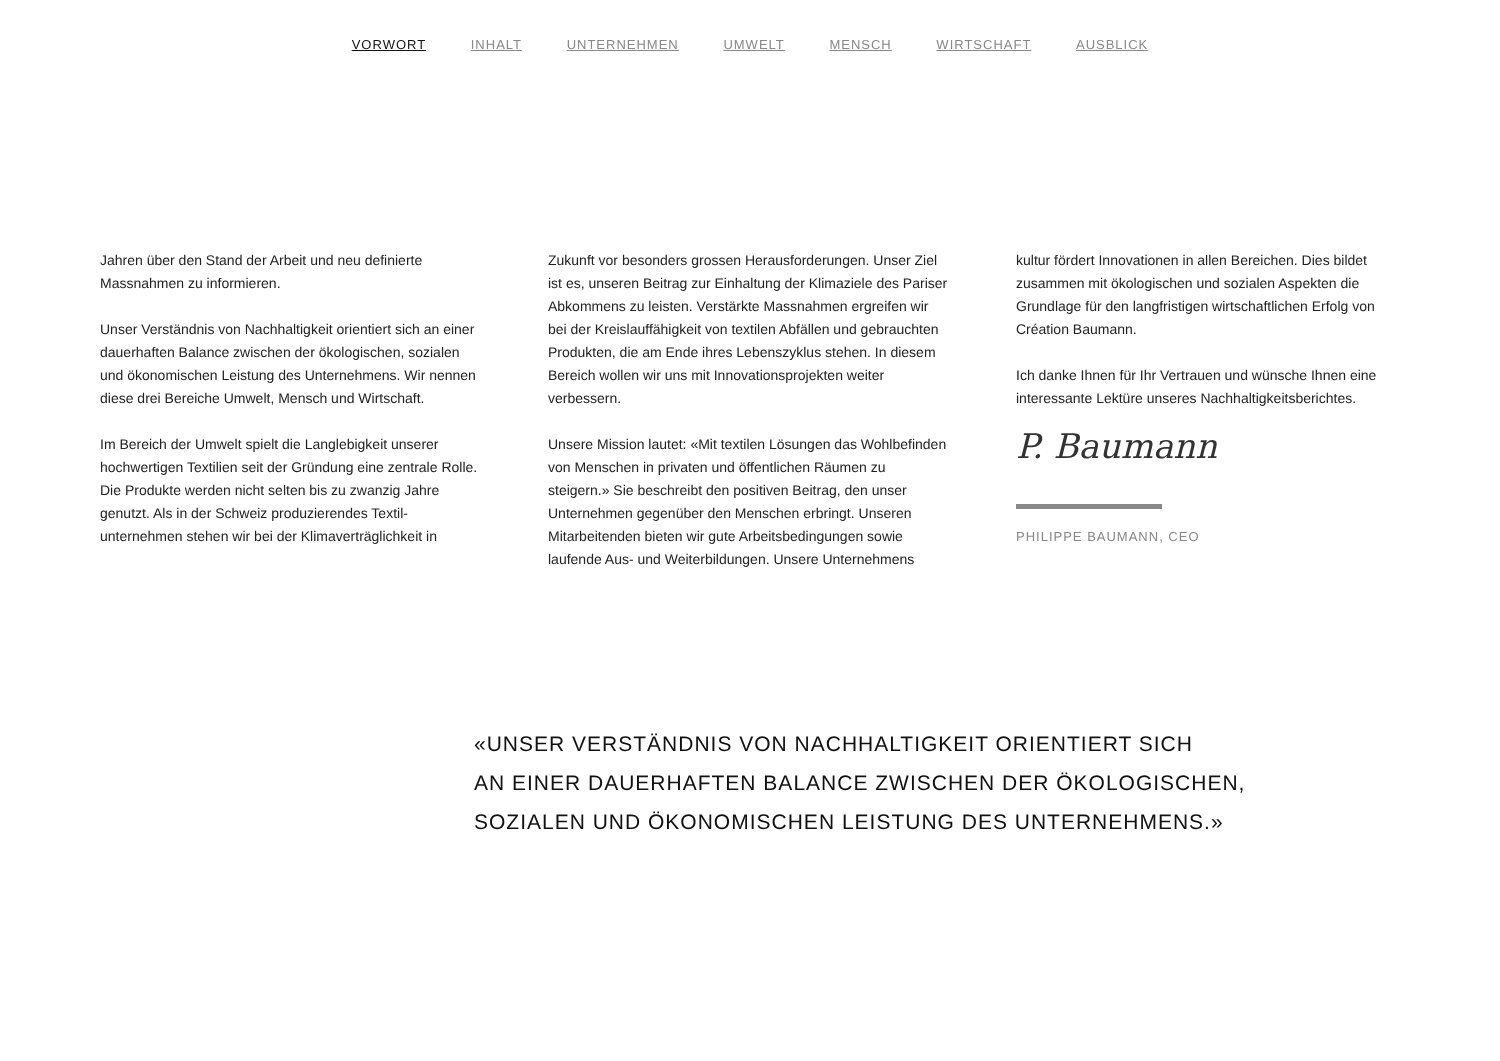VORWORT INHALT UNTERNEHMEN UMWELT MENSCH WIRTSCHAFT AUSBLICK
Jahren über den Stand der Arbeit und neu definierte Massnahmen zu informieren.
Unser Verständnis von Nachhaltigkeit orientiert sich an einer dauerhaften Balance zwischen der ökologischen, sozialen und ökonomischen Leistung des Unternehmens. Wir nennen diese drei Bereiche Umwelt, Mensch und Wirtschaft.
Im Bereich der Umwelt spielt die Langlebigkeit unserer hochwertigen Textilien seit der Gründung eine zentrale Rolle. Die Produkte werden nicht selten bis zu zwanzig Jahre genutzt. Als in der Schweiz produzierendes Textil­unternehmen stehen wir bei der Klimaverträglichkeit in
Zukunft vor besonders grossen Herausforderungen. Unser Ziel ist es, unseren Beitrag zur Einhaltung der Klimaziele des Pariser Abkommens zu leisten. Verstärkte Massnahmen ergreifen wir bei der Kreislauffähigkeit von textilen Abfällen und gebrauchten Produkten, die am Ende ihres Lebens­zyklus stehen. In diesem Bereich wollen wir uns mit Inno­vationsprojekten weiter verbessern.
Unsere Mission lautet: «Mit textilen Lösungen das Wohlbe­finden von Menschen in privaten und öffentlichen Räumen zu steigern.» Sie beschreibt den positiven Beitrag, den unser Unternehmen gegenüber den Menschen erbringt. Unseren Mitarbeitenden bieten wir gute Arbeitsbedingungen sowie laufende Aus- und Weiterbildungen. Unsere Unternehmens­
kultur fördert Innovationen in allen Bereichen. Dies bildet zusammen mit ökologischen und sozialen Aspekten die Grundlage für den langfristigen wirtschaftlichen Erfolg von Création Baumann.
Ich danke Ihnen für Ihr Vertrauen und wünsche Ihnen eine interessante Lektüre unseres Nachhaltigkeitsberichtes.
P. Baumann
PHILIPPE BAUMANN, CEO
«UNSER VERSTÄNDNIS VON NACHHALTIGKEIT ORIENTIERT SICH
AN EINER DAUERHAFTEN BALANCE ZWISCHEN DER ÖKOLOGISCHEN,
SOZIALEN UND ÖKONOMISCHEN LEISTUNG DES UNTERNEHMENS.»